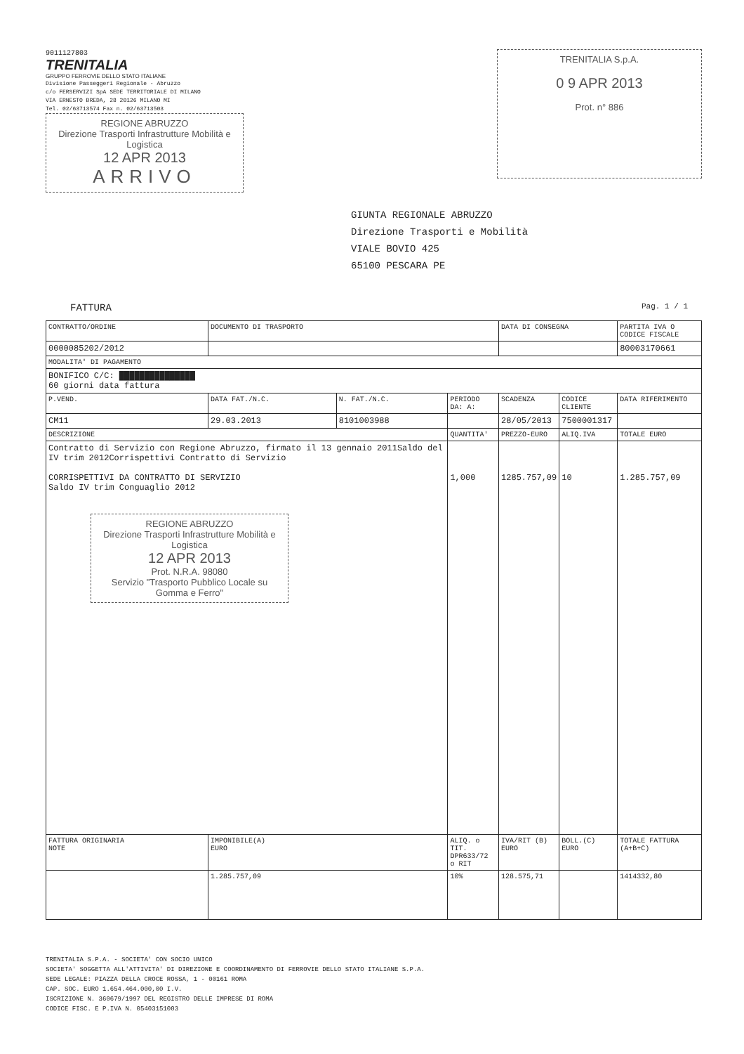9011127803
TRENITALIA
GRUPPO FERROVIE DELLO STATO ITALIANE
Divisione Passeggeri Regionale - Abruzzo
c/o FERSERVIZI SpA SEDE TERRITORIALE DI MILANO
VIA ERNESTO BREDA, 28 20126 MILANO MI
Tel. 02/63713574 Fax n. 02/63713503
REGIONE ABRUZZO
Direzione Trasporti Infrastrutture Mobilità e Logistica
12 APR 2013
ARRIVO
TRENITALIA S.p.A.
0 9 APR 2013
Prot. n° 886
GIUNTA REGIONALE ABRUZZO
Direzione Trasporti e Mobilità
VIALE BOVIO 425
65100 PESCARA PE
FATTURA Pag. 1 / 1
| CONTRATTO/ORDINE | DOCUMENTO DI TRASPORTO | | | DATA DI CONSEGNA | | PARTITA IVA O CODICE FISCALE |
| --- | --- | --- | --- | --- | --- | --- |
| 0000085202/2012 | | | | | | 80003170661 |
| MODALITA' DI PAGAMENTO | | | | | | |
| BONIFICO C/C: ███████████████ 60 giorni data fattura | | | | | | |
| P.VEND. | DATA FAT./N.C. | N. FAT./N.C. | PERIODO DA: A: | SCADENZA | CODICE CLIENTE | DATA RIFERIMENTO |
| CM11 | 29.03.2013 | 8101003988 | | 28/05/2013 | 7500001317 | |
| DESCRIZIONE | | | QUANTITA' | PREZZO-EURO | ALIQ.IVA | TOTALE EURO |
| Contratto di Servizio con Regione Abruzzo, firmato il 13 gennaio 2011Saldo del IV trim 2012Corrispettivi Contratto di Servizio CORRISPETTIVI DA CONTRATTO DI SERVIZIO Saldo IV trim Conguaglio 2012 REGIONE ABRUZZO Direzione Trasporti Infrastrutture Mobilità e Logistica 12 APR 2013 Prot. N.R.A. 98080 Servizio "Trasporto Pubblico Locale su Gomma e Ferro" | | | 1,000 | 1285.757,09 | 10 | 1.285.757,09 |
| FATTURA ORIGINARIA NOTE | IMPONIBILE(A) EURO | | ALIQ. o TIT. DPR633/72 o RIT | IVA/RIT (B) EURO | BOLL.(C) EURO | TOTALE FATTURA (A+B+C) |
| | 1.285.757,09 | | 10% | 128.575,71 | | 1414332,80 |
TRENITALIA S.P.A. - SOCIETA' CON SOCIO UNICO
SOCIETA' SOGGETTA ALL'ATTIVITA' DI DIREZIONE E COORDINAMENTO DI FERROVIE DELLO STATO ITALIANE S.P.A.
SEDE LEGALE: PIAZZA DELLA CROCE ROSSA, 1 - 00161 ROMA
CAP. SOC. EURO 1.654.464.000,00 I.V.
ISCRIZIONE N. 360679/1997 DEL REGISTRO DELLE IMPRESE DI ROMA
CODICE FISC. E P.IVA N. 05403151003